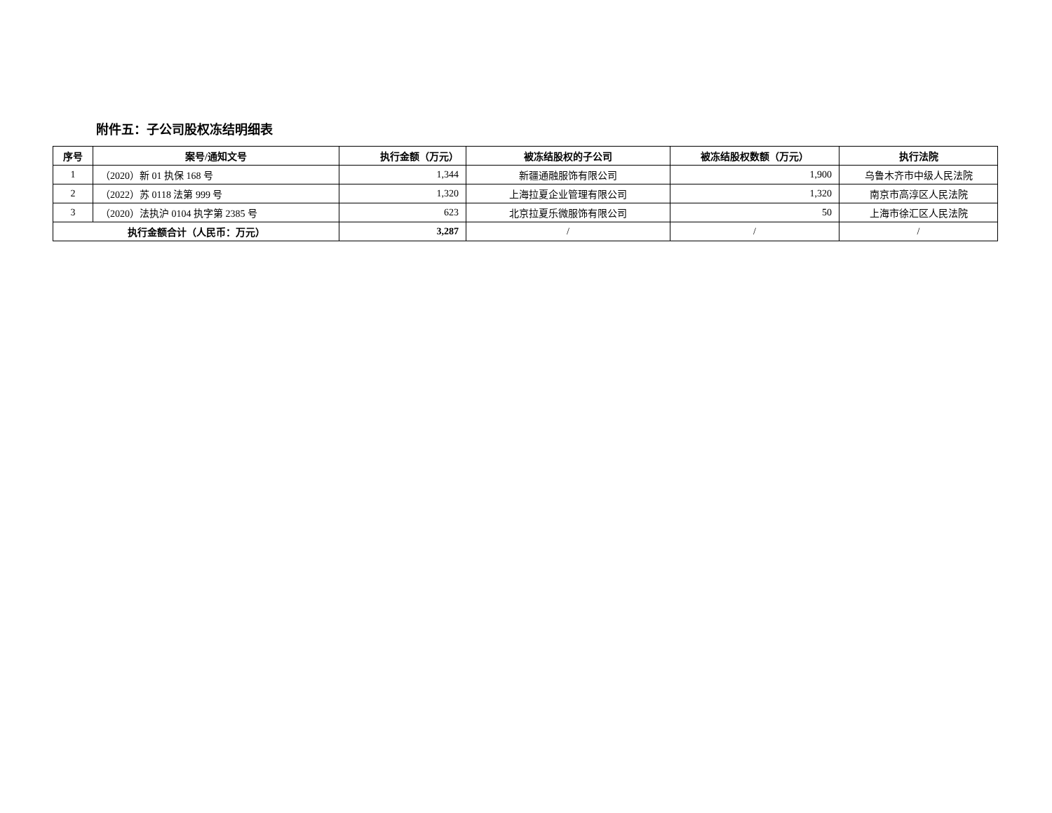附件五：子公司股权冻结明细表
| 序号 | 案号/通知文号 | 执行金额（万元） | 被冻结股权的子公司 | 被冻结股权数额（万元） | 执行法院 |
| --- | --- | --- | --- | --- | --- |
| 1 | （2020）新 01 执保 168 号 | 1,344 | 新疆通融服饰有限公司 | 1,900 | 乌鲁木齐市中级人民法院 |
| 2 | （2022）苏 0118 法第 999 号 | 1,320 | 上海拉夏企业管理有限公司 | 1,320 | 南京市高淳区人民法院 |
| 3 | （2020）法执沪 0104 执字第 2385 号 | 623 | 北京拉夏乐微服饰有限公司 | 50 | 上海市徐汇区人民法院 |
| 执行金额合计（人民币：万元） | | 3,287 | / | / | / |